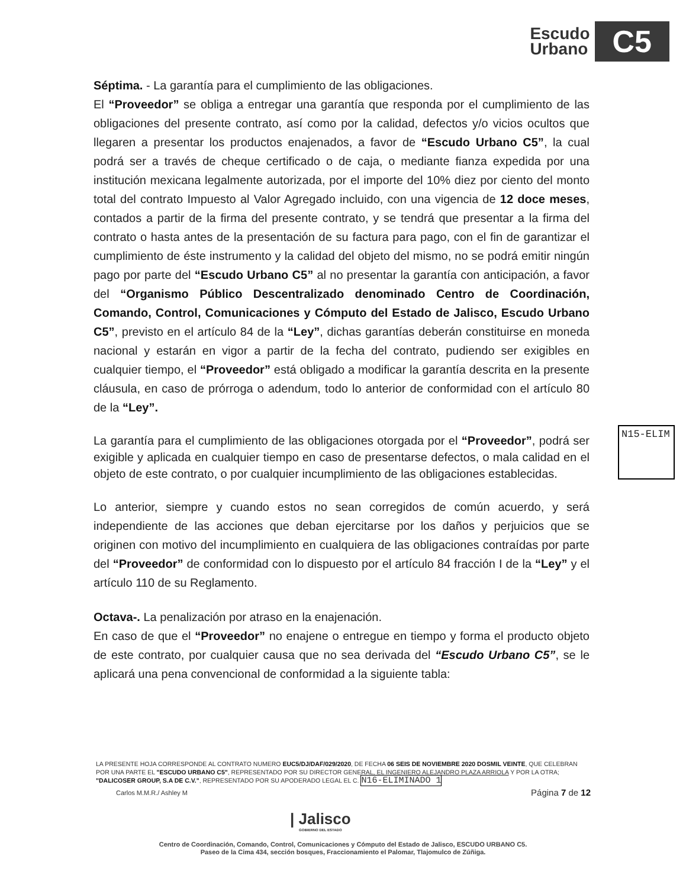Escudo
Urbano
C5
Séptima. - La garantía para el cumplimiento de las obligaciones.
El “Proveedor” se obliga a entregar una garantía que responda por el cumplimiento de las obligaciones del presente contrato, así como por la calidad, defectos y/o vicios ocultos que llegaren a presentar los productos enajenados, a favor de “Escudo Urbano C5”, la cual podrá ser a través de cheque certificado o de caja, o mediante fianza expedida por una institución mexicana legalmente autorizada, por el importe del 10% diez por ciento del monto total del contrato Impuesto al Valor Agregado incluido, con una vigencia de 12 doce meses, contados a partir de la firma del presente contrato, y se tendrá que presentar a la firma del contrato o hasta antes de la presentación de su factura para pago, con el fin de garantizar el cumplimiento de éste instrumento y la calidad del objeto del mismo, no se podrá emitir ningún pago por parte del “Escudo Urbano C5” al no presentar la garantía con anticipación, a favor del “Organismo Público Descentralizado denominado Centro de Coordinación, Comando, Control, Comunicaciones y Cómputo del Estado de Jalisco, Escudo Urbano C5”, previsto en el artículo 84 de la “Ley”, dichas garantías deberán constituirse en moneda nacional y estarán en vigor a partir de la fecha del contrato, pudiendo ser exigibles en cualquier tiempo, el “Proveedor” está obligado a modificar la garantía descrita en la presente cláusula, en caso de prórroga o adendum, todo lo anterior de conformidad con el artículo 80 de la “Ley”.
La garantía para el cumplimiento de las obligaciones otorgada por el “Proveedor”, podrá ser exigible y aplicada en cualquier tiempo en caso de presentarse defectos, o mala calidad en el objeto de este contrato, o por cualquier incumplimiento de las obligaciones establecidas.
Lo anterior, siempre y cuando estos no sean corregidos de común acuerdo, y será independiente de las acciones que deban ejercitarse por los daños y perjuicios que se originen con motivo del incumplimiento en cualquiera de las obligaciones contraídas por parte del “Proveedor” de conformidad con lo dispuesto por el artículo 84 fracción I de la “Ley” y el artículo 110 de su Reglamento.
Octava-. La penalización por atraso en la enajenación.
En caso de que el “Proveedor” no enajene o entregue en tiempo y forma el producto objeto de este contrato, por cualquier causa que no sea derivada del “Escudo Urbano C5”, se le aplicará una pena convencional de conformidad a la siguiente tabla:
N15-ELIM
LA PRESENTE HOJA CORRESPONDE AL CONTRATO NUMERO EUC5/DJ/DAF/029/2020, DE FECHA 06 SEIS DE NOVIEMBRE 2020 DOSMIL VEINTE, QUE CELEBRAN POR UNA PARTE EL "ESCUDO URBANO C5", REPRESENTADO POR SU DIRECTOR GENERAL, EL INGENIERO ALEJANDRO PLAZA ARRIOLA Y POR LA OTRA; "DALICOSER GROUP, S.A DE C.V.", REPRESENTADO POR SU APODERADO LEGAL EL C. N16-ELIMINADO 1
Carlos M.M.R./ Ashley M Página 7 de 12
| Jalisco
GOBIERNO DEL ESTADO
Centro de Coordinación, Comando, Control, Comunicaciones y Cómputo del Estado de Jalisco, ESCUDO URBANO C5.
Paseo de la Cima 434, sección bosques, Fraccionamiento el Palomar, Tlajomulco de Zúñiga.